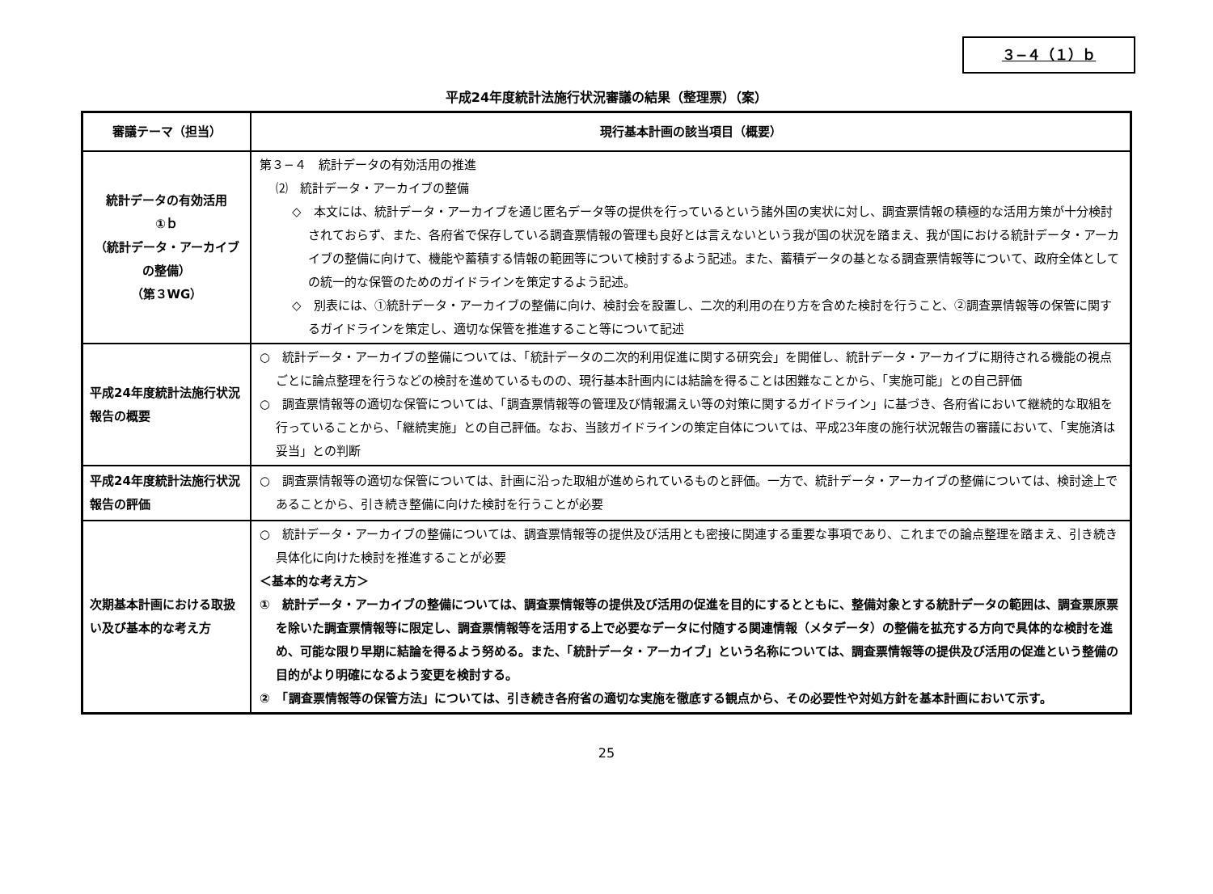３−４（１）ｂ
平成24年度統計法施行状況審議の結果（整理票）（案）
| 審議テーマ（担当） | 現行基本計画の該当項目（概要） |
| --- | --- |
| 統計データの有効活用 ①ｂ （統計データ・アーカイブの整備） （第３WG） | 第３−４ 統計データの有効活用の推進 ⑵ 統計データ・アーカイブの整備 ◇ 本文には、統計データ・アーカイブを通じ匿名データ等の提供を行っているという諸外国の実状に対し、調査票情報の積極的な活用方策が十分検討されておらず、また、各府省で保存している調査票情報の管理も良好とは言えないという我が国の状況を踏まえ、我が国における統計データ・アーカイブの整備に向けて、機能や蓄積する情報の範囲等について検討するよう記述。また、蓄積データの基となる調査票情報等について、政府全体としての統一的な保管のためのガイドラインを策定するよう記述。 ◇ 別表には、①統計データ・アーカイブの整備に向け、検討会を設置し、二次的利用の在り方を含めた検討を行うこと、②調査票情報等の保管に関するガイドラインを策定し、適切な保管を推進すること等について記述 |
| 平成24年度統計法施行状況報告の概要 | ○ 統計データ・アーカイブの整備については、「統計データの二次的利用促進に関する研究会」を開催し、統計データ・アーカイブに期待される機能の視点ごとに論点整理を行うなどの検討を進めているものの、現行基本計画内には結論を得ることは困難なことから、「実施可能」との自己評価 ○ 調査票情報等の適切な保管については、「調査票情報等の管理及び情報漏えい等の対策に関するガイドライン」に基づき、各府省において継続的な取組を行っていることから、「継続実施」との自己評価。なお、当該ガイドラインの策定自体については、平成23年度の施行状況報告の審議において、「実施済は妥当」との判断 |
| 平成24年度統計法施行状況報告の評価 | ○ 調査票情報等の適切な保管については、計画に沿った取組が進められているものと評価。一方で、統計データ・アーカイブの整備については、検討途上であることから、引き続き整備に向けた検討を行うことが必要 |
| 次期基本計画における取扱い及び基本的な考え方 | ○ 統計データ・アーカイブの整備については、調査票情報等の提供及び活用とも密接に関連する重要な事項であり、これまでの論点整理を踏まえ、引き続き具体化に向けた検討を推進することが必要 ＜基本的な考え方＞ ① 統計データ・アーカイブの整備については、調査票情報等の提供及び活用の促進を目的にするとともに、整備対象とする統計データの範囲は、調査票原票を除いた調査票情報等に限定し、調査票情報等を活用する上で必要なデータに付随する関連情報（メタデータ）の整備を拡充する方向で具体的な検討を進め、可能な限り早期に結論を得るよう努める。また、「統計データ・アーカイブ」という名称については、調査票情報等の提供及び活用の促進という整備の目的がより明確になるよう変更を検討する。 ② 「調査票情報等の保管方法」については、引き続き各府省の適切な実施を徹底する観点から、その必要性や対処方針を基本計画において示す。 |
25